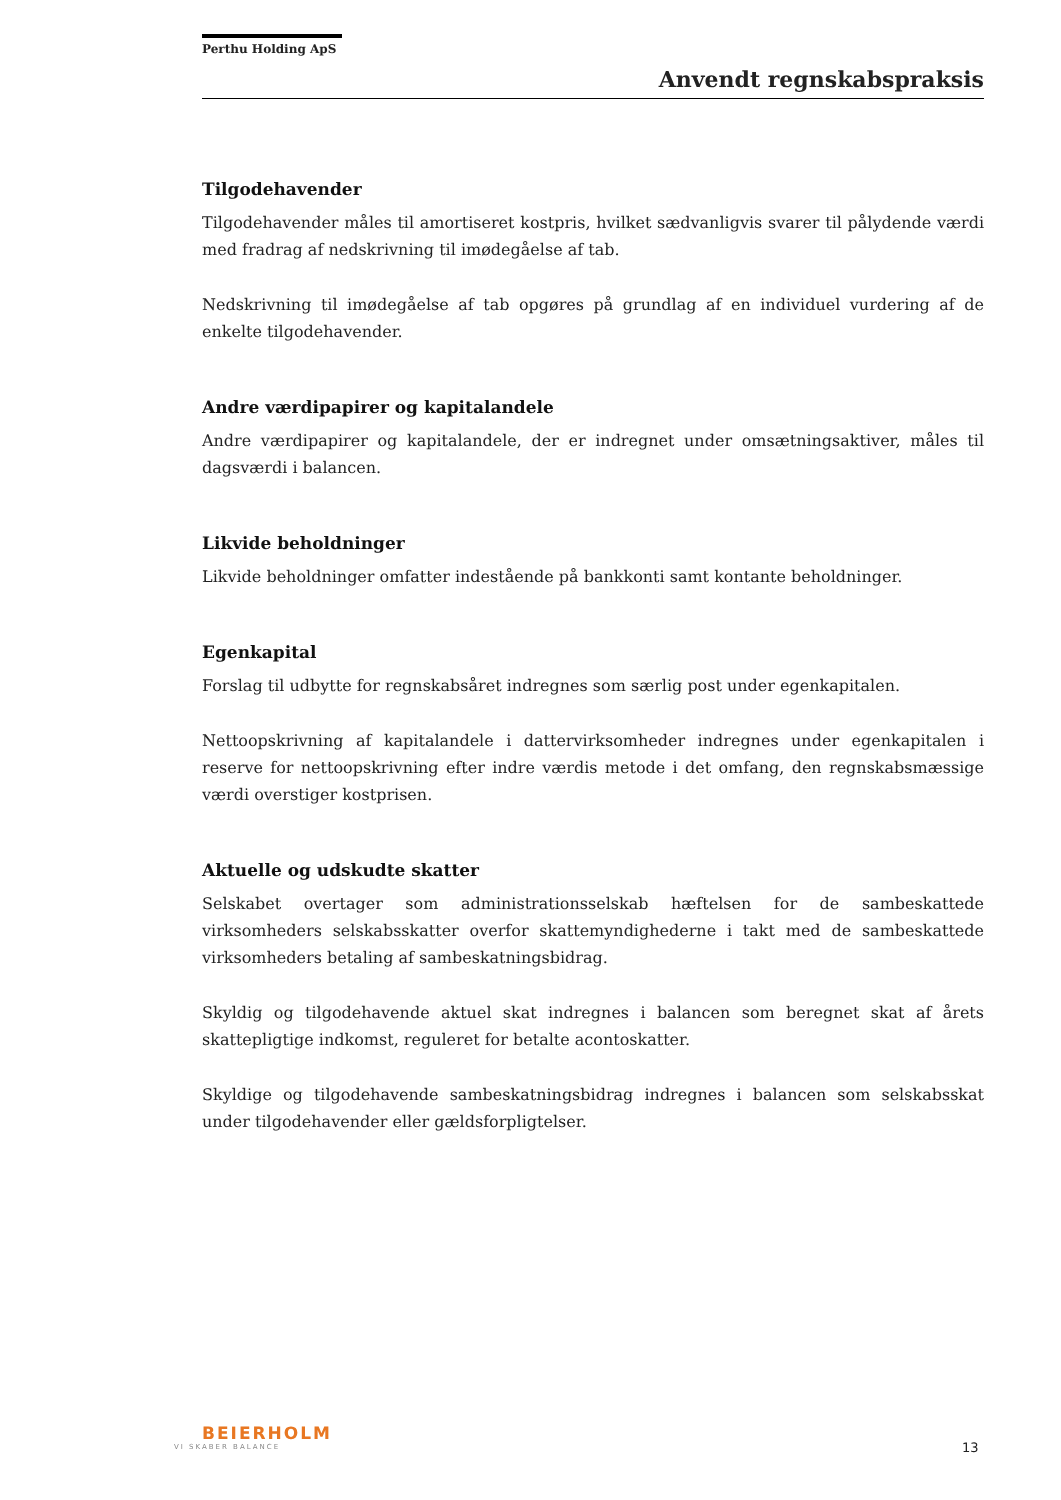Perthu Holding ApS
Anvendt regnskabspraksis
Tilgodehavender
Tilgodehavender måles til amortiseret kostpris, hvilket sædvanligvis svarer til pålydende værdi med fradrag af nedskrivning til imødegåelse af tab.
Nedskrivning til imødegåelse af tab opgøres på grundlag af en individuel vurdering af de enkelte tilgodehavender.
Andre værdipapirer og kapitalandele
Andre værdipapirer og kapitalandele, der er indregnet under omsætningsaktiver, måles til dagsværdi i balancen.
Likvide beholdninger
Likvide beholdninger omfatter indestående på bankkonti samt kontante beholdninger.
Egenkapital
Forslag til udbytte for regnskabsåret indregnes som særlig post under egenkapitalen.
Nettoopskrivning af kapitalandele i dattervirksomheder indregnes under egenkapitalen i reserve for nettoopskrivning efter indre værdis metode i det omfang, den regnskabsmæssige værdi overstiger kostprisen.
Aktuelle og udskudte skatter
Selskabet overtager som administrationsselskab hæftelsen for de sambeskattede virksomheders selskabsskatter overfor skattemyndighederne i takt med de sambeskattede virksomheders betaling af sambeskatningsbidrag.
Skyldig og tilgodehavende aktuel skat indregnes i balancen som beregnet skat af årets skattepligtige indkomst, reguleret for betalte acontoskatter.
Skyldige og tilgodehavende sambeskatningsbidrag indregnes i balancen som selskabsskat under tilgodehavender eller gældsforpligtelser.
BEIERHOLM
VI SKABER BALANCE
13